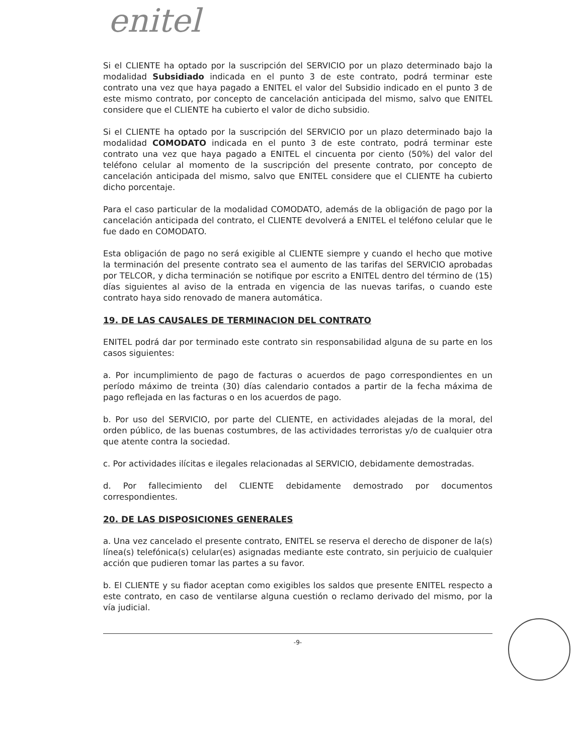enitel
Si el CLIENTE ha optado por la suscripción del SERVICIO por un plazo determinado bajo la modalidad Subsidiado indicada en el punto 3 de este contrato, podrá terminar este contrato una vez que haya pagado a ENITEL el valor del Subsidio indicado en el punto 3 de este mismo contrato, por concepto de cancelación anticipada del mismo, salvo que ENITEL considere que el CLIENTE ha cubierto el valor de dicho subsidio.
Si el CLIENTE ha optado por la suscripción del SERVICIO por un plazo determinado bajo la modalidad COMODATO indicada en el punto 3 de este contrato, podrá terminar este contrato una vez que haya pagado a ENITEL el cincuenta por ciento (50%) del valor del teléfono celular al momento de la suscripción del presente contrato, por concepto de cancelación anticipada del mismo, salvo que ENITEL considere que el CLIENTE ha cubierto dicho porcentaje.
Para el caso particular de la modalidad COMODATO, además de la obligación de pago por la cancelación anticipada del contrato, el CLIENTE devolverá a ENITEL el teléfono celular que le fue dado en COMODATO.
Esta obligación de pago no será exigible al CLIENTE siempre y cuando el hecho que motive la terminación del presente contrato sea el aumento de las tarifas del SERVICIO aprobadas por TELCOR, y dicha terminación se notifique por escrito a ENITEL dentro del término de (15) días siguientes al aviso de la entrada en vigencia de las nuevas tarifas, o cuando este contrato haya sido renovado de manera automática.
19. DE LAS CAUSALES DE TERMINACION DEL CONTRATO
ENITEL podrá dar por terminado este contrato sin responsabilidad alguna de su parte en los casos siguientes:
a. Por incumplimiento de pago de facturas o acuerdos de pago correspondientes en un período máximo de treinta (30) días calendario contados a partir de la fecha máxima de pago reflejada en las facturas o en los acuerdos de pago.
b. Por uso del SERVICIO, por parte del CLIENTE, en actividades alejadas de la moral, del orden público, de las buenas costumbres, de las actividades terroristas y/o de cualquier otra que atente contra la sociedad.
c. Por actividades ilícitas e ilegales relacionadas al SERVICIO, debidamente demostradas.
d. Por fallecimiento del CLIENTE debidamente demostrado por documentos correspondientes.
20. DE LAS DISPOSICIONES GENERALES
a. Una vez cancelado el presente contrato, ENITEL se reserva el derecho de disponer de la(s) línea(s) telefónica(s) celular(es) asignadas mediante este contrato, sin perjuicio de cualquier acción que pudieren tomar las partes a su favor.
b. El CLIENTE y su fiador aceptan como exigibles los saldos que presente ENITEL respecto a este contrato, en caso de ventilarse alguna cuestión o reclamo derivado del mismo, por la vía judicial.
-9-